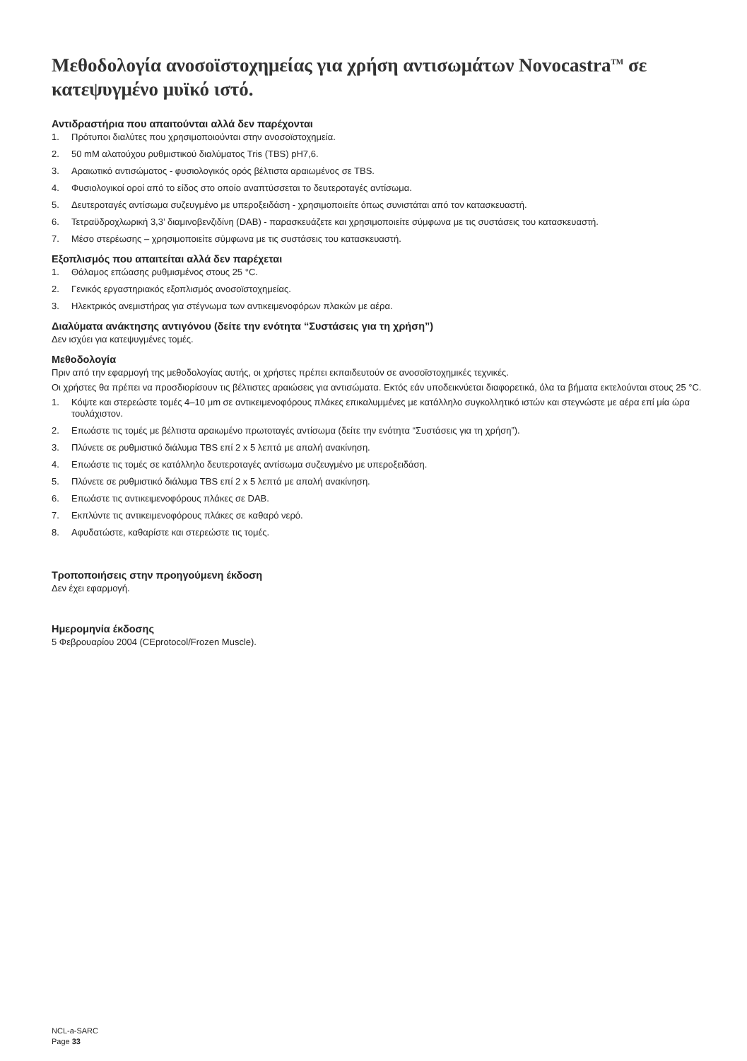Μεθοδολογία ανοσοϊστοχημείας για χρήση αντισωμάτων Novocastra<sup>TM</sup> σε κατεψυγμένο μυϊκό ιστό.
Αντιδραστήρια που απαιτούνται αλλά δεν παρέχονται
1. Πρότυποι διαλύτες που χρησιμοποιούνται στην ανοσοϊστοχημεία.
2. 50 mM αλατούχου ρυθμιστικού διαλύματος Tris (TBS) pH7,6.
3. Αραιωτικό αντισώματος - φυσιολογικός ορός βέλτιστα αραιωμένος σε TBS.
4. Φυσιολογικοί οροί από το είδος στο οποίο αναπτύσσεται το δευτεροταγές αντίσωμα.
5. Δευτεροταγές αντίσωμα συζευγμένο με υπεροξειδάση - χρησιμοποιείτε όπως συνιστάται από τον κατασκευαστή.
6. Τετραϋδροχλωρική 3,3’ διαμινοβενζιδίνη (DAB) - παρασκευάζετε και χρησιμοποιείτε σύμφωνα με τις συστάσεις του κατασκευαστή.
7. Μέσο στερέωσης – χρησιμοποιείτε σύμφωνα με τις συστάσεις του κατασκευαστή.
Εξοπλισμός που απαιτείται αλλά δεν παρέχεται
1. Θάλαμος επώασης ρυθμισμένος στους 25 °C.
2. Γενικός εργαστηριακός εξοπλισμός ανοσοϊστοχημείας.
3. Ηλεκτρικός ανεμιστήρας για στέγνωμα των αντικειμενοφόρων πλακών με αέρα.
Διαλύματα ανάκτησης αντιγόνου (δείτε την ενότητα “Συστάσεις για τη χρήση”)
Δεν ισχύει για κατεψυγμένες τομές.
Μεθοδολογία
Πριν από την εφαρμογή της μεθοδολογίας αυτής, οι χρήστες πρέπει εκπαιδευτούν σε ανοσοϊστοχημικές τεχνικές.
Οι χρήστες θα πρέπει να προσδιορίσουν τις βέλτιστες αραιώσεις για αντισώματα. Εκτός εάν υποδεικνύεται διαφορετικά, όλα τα βήματα εκτελούνται στους 25 °C.
1. Κόψτε και στερεώστε τομές 4–10 μm σε αντικειμενοφόρους πλάκες επικαλυμμένες με κατάλληλο συγκολλητικό ιστών και στεγνώστε με αέρα επί μία ώρα τουλάχιστον.
2. Επωάστε τις τομές με βέλτιστα αραιωμένο πρωτοταγές αντίσωμα (δείτε την ενότητα “Συστάσεις για τη χρήση”).
3. Πλύνετε σε ρυθμιστικό διάλυμα TBS επί 2 x 5 λεπτά με απαλή ανακίνηση.
4. Επωάστε τις τομές σε κατάλληλο δευτεροταγές αντίσωμα συζευγμένο με υπεροξειδάση.
5. Πλύνετε σε ρυθμιστικό διάλυμα TBS επί 2 x 5 λεπτά με απαλή ανακίνηση.
6. Επωάστε τις αντικειμενοφόρους πλάκες σε DAB.
7. Εκπλύντε τις αντικειμενοφόρους πλάκες σε καθαρό νερό.
8. Αφυδατώστε, καθαρίστε και στερεώστε τις τομές.
Τροποποιήσεις στην προηγούμενη έκδοση
Δεν έχει εφαρμογή.
Ημερομηνία έκδοσης
5 Φεβρουαρίου 2004 (CEprotocol/Frozen Muscle).
NCL-a-SARC
Page 33